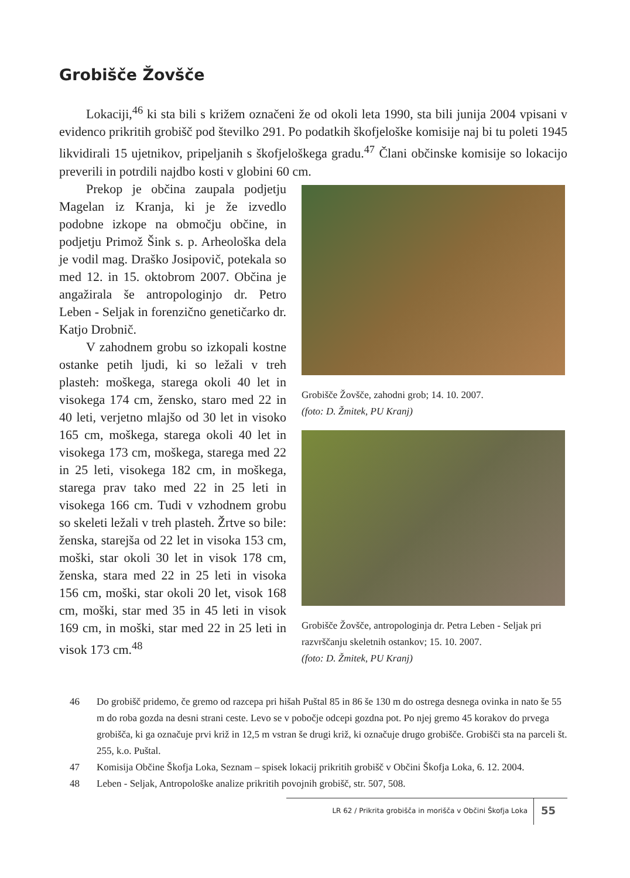Grobišče Žovšče
Lokaciji,<sup>46</sup> ki sta bili s križem označeni že od okoli leta 1990, sta bili junija 2004 vpisani v evidenco prikritih grobišč pod številko 291. Po podatkih škofjeloške komisije naj bi tu poleti 1945 likvidirali 15 ujetnikov, pripeljanih s škofjeloškega gradu.<sup>47</sup> Člani občinske komisije so lokacijo preverili in potrdili najdbo kosti v globini 60 cm.
Prekop je občina zaupala podjetju Magelan iz Kranja, ki je že izvedlo podobne izkope na območju občine, in podjetju Primož Šink s. p. Arheološka dela je vodil mag. Draško Josipovič, potekala so med 12. in 15. oktobrom 2007. Občina je angažirala še antropologinjo dr. Petro Leben - Seljak in forenzično genetičarko dr. Katjo Drobnič.
V zahodnem grobu so izkopali kostne ostanke petih ljudi, ki so ležali v treh plasteh: moškega, starega okoli 40 let in visokega 174 cm, žensko, staro med 22 in 40 leti, verjetno mlajšo od 30 let in visoko 165 cm, moškega, starega okoli 40 let in visokega 173 cm, moškega, starega med 22 in 25 leti, visokega 182 cm, in moškega, starega prav tako med 22 in 25 leti in visokega 166 cm. Tudi v vzhodnem grobu so skeleti ležali v treh plasteh. Žrtve so bile: ženska, starejša od 22 let in visoka 153 cm, moški, star okoli 30 let in visok 178 cm, ženska, stara med 22 in 25 leti in visoka 156 cm, moški, star okoli 20 let, visok 168 cm, moški, star med 35 in 45 leti in visok 169 cm, in moški, star med 22 in 25 leti in visok 173 cm.<sup>48</sup>
Grobišče Žovšče, zahodni grob; 14. 10. 2007.
(foto: D. Žmitek, PU Kranj)
Grobišče Žovšče, antropologinja dr. Petra Leben - Seljak pri razvrščanju skeletnih ostankov; 15. 10. 2007.
(foto: D. Žmitek, PU Kranj)
46 Do grobišč pridemo, če gremo od razcepa pri hišah Puštal 85 in 86 še 130 m do ostrega desnega ovinka in nato še 55 m do roba gozda na desni strani ceste. Levo se v pobočje odcepi gozdna pot. Po njej gremo 45 korakov do prvega grobišča, ki ga označuje prvi križ in 12,5 m vstran še drugi križ, ki označuje drugo grobišče. Grobišči sta na parceli št. 255, k.o. Puštal.
47 Komisija Občine Škofja Loka, Seznam – spisek lokacij prikritih grobišč v Občini Škofja Loka, 6. 12. 2004.
48 Leben - Seljak, Antropološke analize prikritih povojnih grobišč, str. 507, 508.
LR 62 / Prikrita grobišča in morišča v Občini Škofja Loka 55